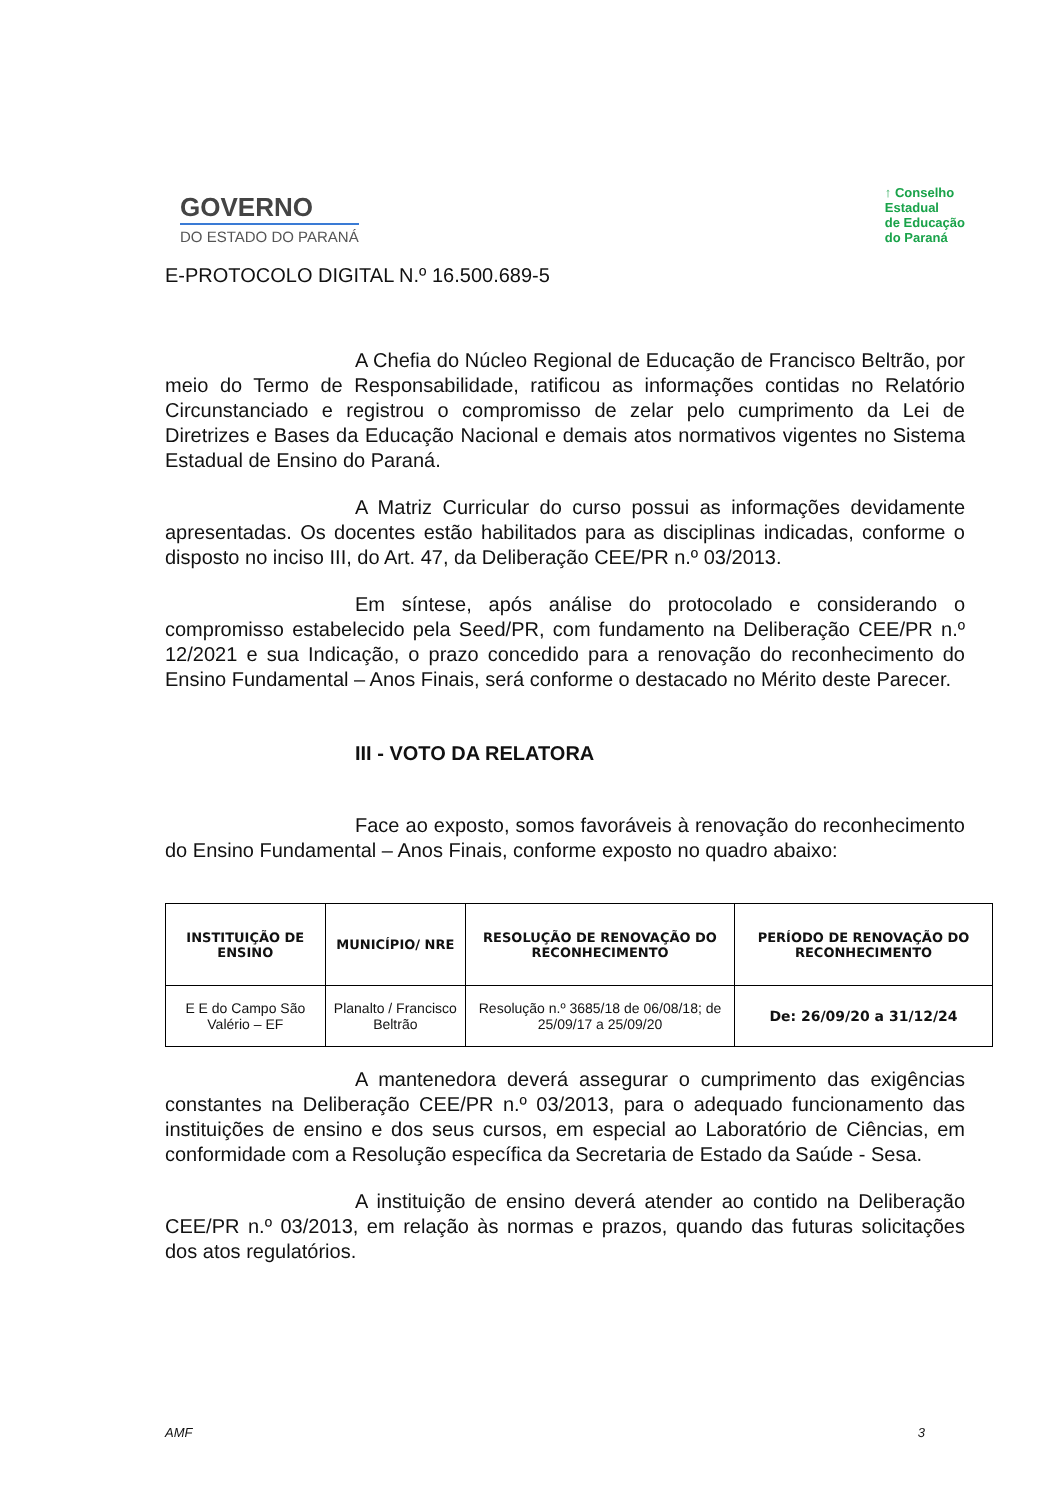GOVERNO
DO ESTADO DO PARANÁ
↑ Conselho
Estadual
de Educação
do Paraná
E-PROTOCOLO DIGITAL N.º 16.500.689-5
A Chefia do Núcleo Regional de Educação de Francisco Beltrão, por meio do Termo de Responsabilidade, ratificou as informações contidas no Relatório Circunstanciado e registrou o compromisso de zelar pelo cumprimento da Lei de Diretrizes e Bases da Educação Nacional e demais atos normativos vigentes no Sistema Estadual de Ensino do Paraná.
A Matriz Curricular do curso possui as informações devidamente apresentadas. Os docentes estão habilitados para as disciplinas indicadas, conforme o disposto no inciso III, do Art. 47, da Deliberação CEE/PR n.º 03/2013.
Em síntese, após análise do protocolado e considerando o compromisso estabelecido pela Seed/PR, com fundamento na Deliberação CEE/PR n.º 12/2021 e sua Indicação, o prazo concedido para a renovação do reconhecimento do Ensino Fundamental – Anos Finais, será conforme o destacado no Mérito deste Parecer.
III - VOTO DA RELATORA
Face ao exposto, somos favoráveis à renovação do reconhecimento do Ensino Fundamental – Anos Finais, conforme exposto no quadro abaixo:
| INSTITUIÇÃO DE ENSINO | MUNICÍPIO/ NRE | RESOLUÇÃO DE RENOVAÇÃO DO RECONHECIMENTO | PERÍODO DE RENOVAÇÃO DO RECONHECIMENTO |
| --- | --- | --- | --- |
| E E do Campo São Valério – EF | Planalto / Francisco Beltrão | Resolução n.º 3685/18 de 06/08/18; de 25/09/17 a 25/09/20 | De: 26/09/20 a 31/12/24 |
A mantenedora deverá assegurar o cumprimento das exigências constantes na Deliberação CEE/PR n.º 03/2013, para o adequado funcionamento das instituições de ensino e dos seus cursos, em especial ao Laboratório de Ciências, em conformidade com a Resolução específica da Secretaria de Estado da Saúde - Sesa.
A instituição de ensino deverá atender ao contido na Deliberação CEE/PR n.º 03/2013, em relação às normas e prazos, quando das futuras solicitações dos atos regulatórios.
AMF 3